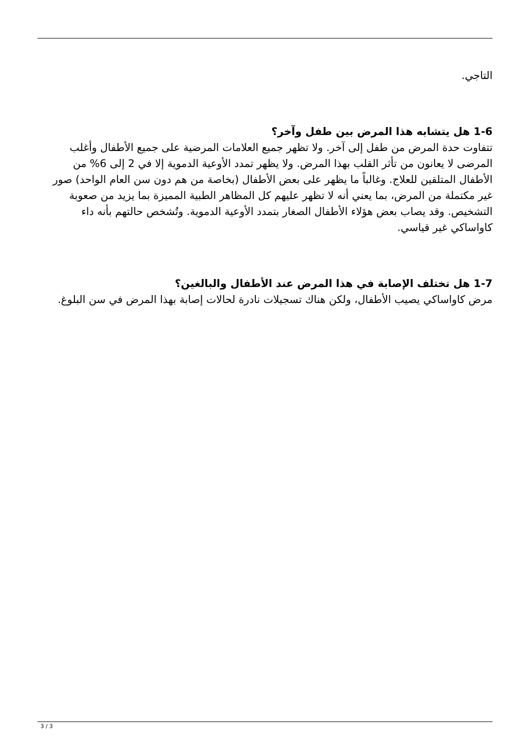التاجي.
1-6 هل يتشابه هذا المرض بين طفل وآخر؟
تتفاوت حدة المرض من طفل إلى آخر. ولا تظهر جميع العلامات المرضية على جميع الأطفال وأغلب المرضى لا يعانون من تأثر القلب بهذا المرض. ولا يظهر تمدد الأوعية الدموية إلا في 2 إلى 6% من الأطفال المتلقين للعلاج. وغالباً ما يظهر على بعض الأطفال (بخاصة من هم دون سن العام الواحد) صور غير مكتملة من المرض، بما يعني أنه لا تظهر عليهم كل المظاهر الطبية المميزة بما يزيد من صعوبة التشخيص. وقد يصاب بعض هؤلاء الأطفال الصغار بتمدد الأوعية الدموية. وتُشخص حالتهم بأنه داء كاواساكي غير قياسي.
1-7 هل تختلف الإصابة في هذا المرض عند الأطفال والبالغين؟
مرض كاواساكي يصيب الأطفال، ولكن هناك تسجيلات نادرة لحالات إصابة بهذا المرض في سن البلوغ.
3 / 3